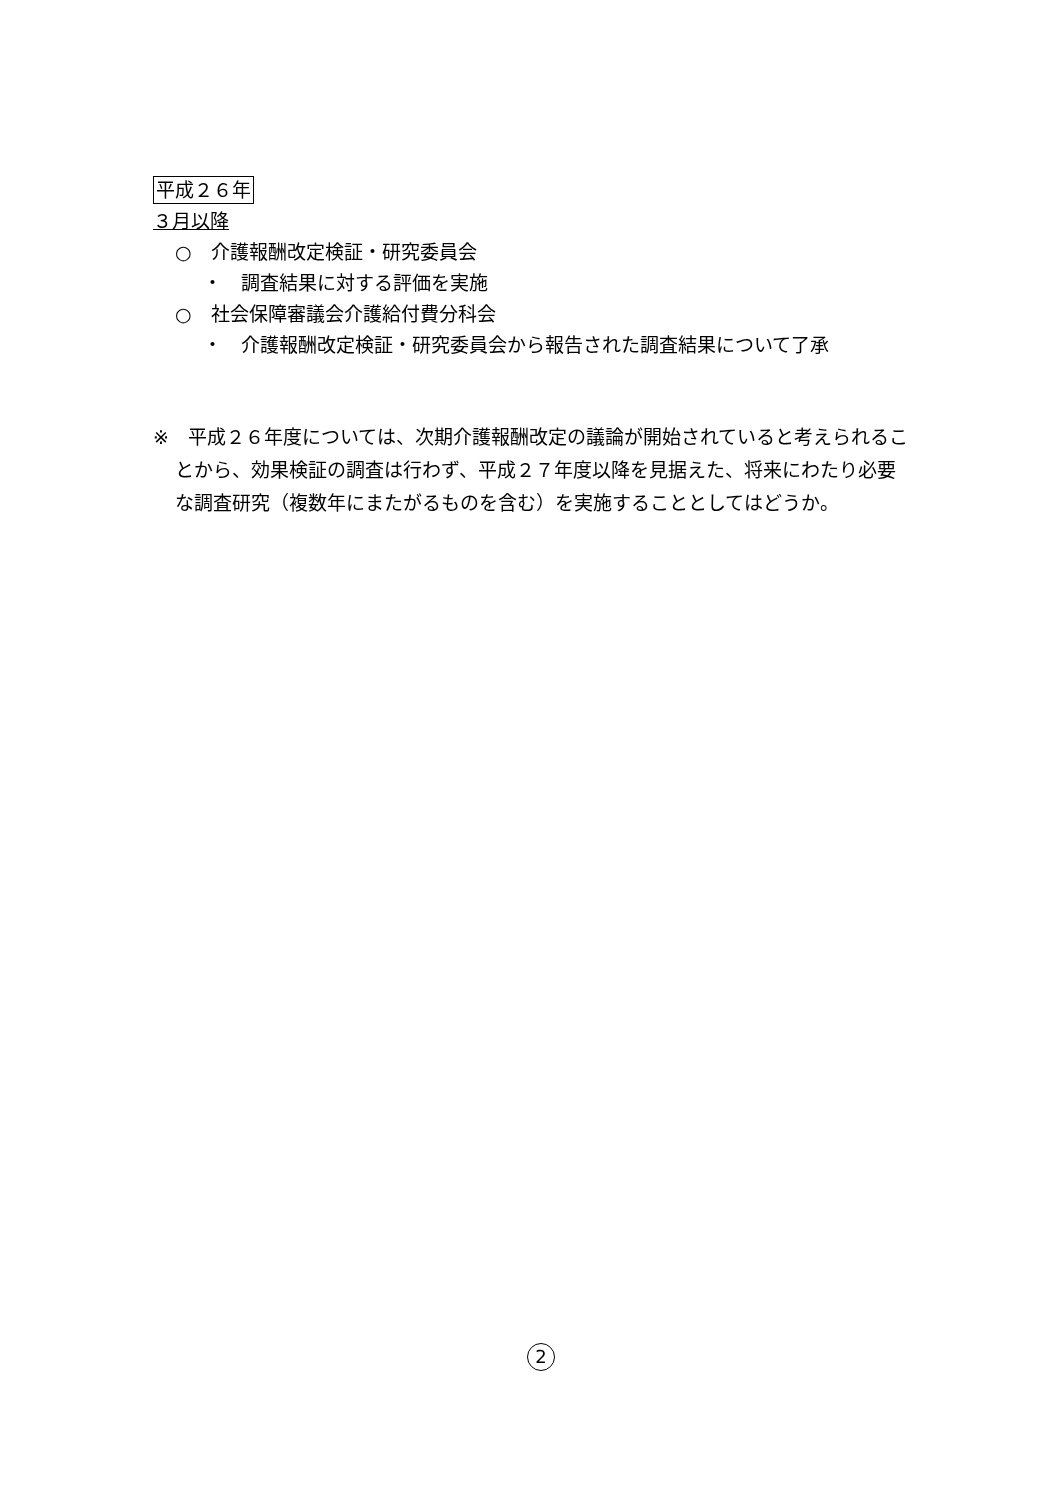平成２６年
３月以降
○　介護報酬改定検証・研究委員会
・　調査結果に対する評価を実施
○　社会保障審議会介護給付費分科会
・　介護報酬改定検証・研究委員会から報告された調査結果について了承
※　平成２６年度については、次期介護報酬改定の議論が開始されていると考えられることから、効果検証の調査は行わず、平成２７年度以降を見据えた、将来にわたり必要な調査研究（複数年にまたがるものを含む）を実施することとしてはどうか。
2